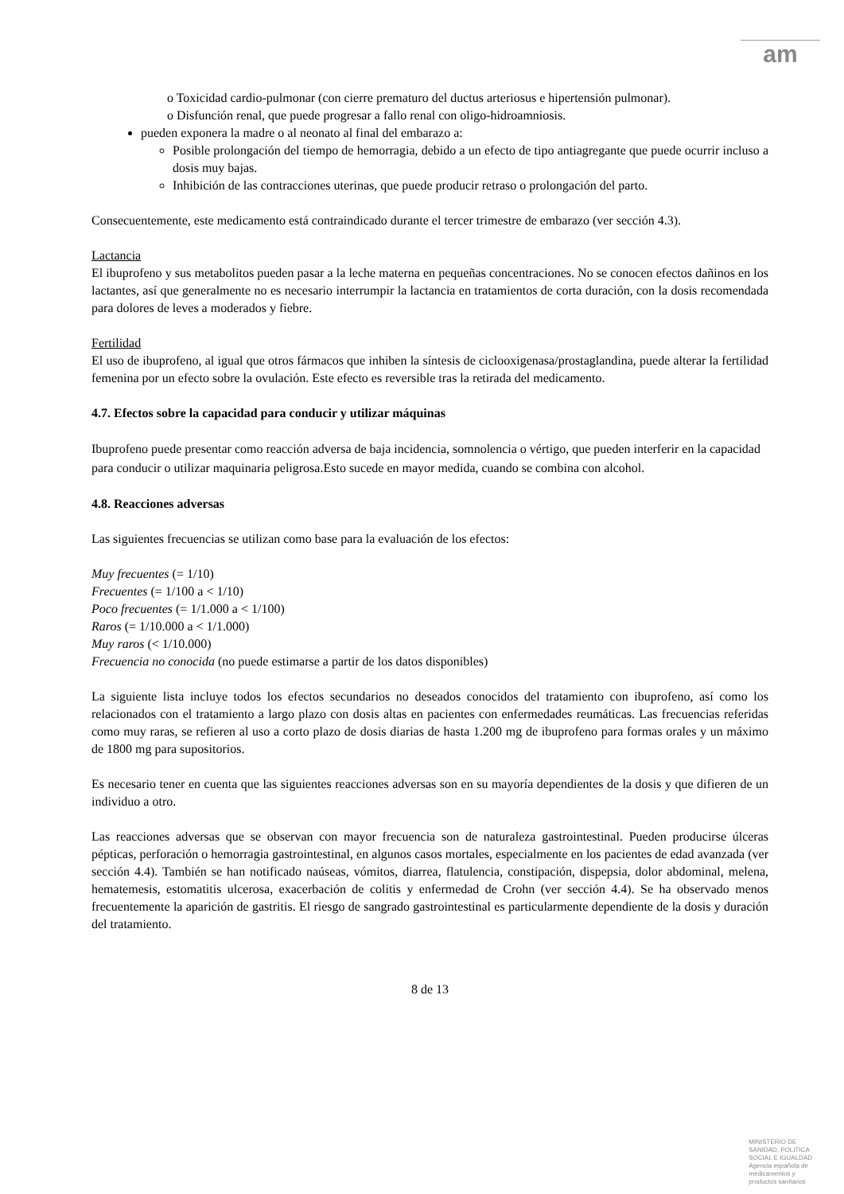am
o Toxicidad cardio-pulmonar (con cierre prematuro del ductus arteriosus e hipertensión pulmonar).
o Disfunción renal, que puede progresar a fallo renal con oligo-hidroamniosis.
pueden exponera la madre o al neonato al final del embarazo a:
Posible prolongación del tiempo de hemorragia, debido a un efecto de tipo antiagregante que puede ocurrir incluso a dosis muy bajas.
Inhibición de las contracciones uterinas, que puede producir retraso o prolongación del parto.
Consecuentemente, este medicamento está contraindicado durante el tercer trimestre de embarazo (ver sección 4.3).
Lactancia
El ibuprofeno y sus metabolitos pueden pasar a la leche materna en pequeñas concentraciones. No se conocen efectos dañinos en los lactantes, así que generalmente no es necesario interrumpir la lactancia en tratamientos de corta duración, con la dosis recomendada para dolores de leves a moderados y fiebre.
Fertilidad
El uso de ibuprofeno, al igual que otros fármacos que inhiben la síntesis de ciclooxigenasa/prostaglandina, puede alterar la fertilidad femenina por un efecto sobre la ovulación. Este efecto es reversible tras la retirada del medicamento.
4.7. Efectos sobre la capacidad para conducir y utilizar máquinas
Ibuprofeno puede presentar como reacción adversa de baja incidencia, somnolencia o vértigo, que pueden interferir en la capacidad para conducir o utilizar maquinaria peligrosa.Esto sucede en mayor medida, cuando se combina con alcohol.
4.8. Reacciones adversas
Las siguientes frecuencias se utilizan como base para la evaluación de los efectos:
Muy frecuentes (= 1/10)
Frecuentes (= 1/100 a < 1/10)
Poco frecuentes (= 1/1.000 a < 1/100)
Raros (= 1/10.000 a < 1/1.000)
Muy raros (< 1/10.000)
Frecuencia no conocida (no puede estimarse a partir de los datos disponibles)
La siguiente lista incluye todos los efectos secundarios no deseados conocidos del tratamiento con ibuprofeno, así como los relacionados con el tratamiento a largo plazo con dosis altas en pacientes con enfermedades reumáticas. Las frecuencias referidas como muy raras, se refieren al uso a corto plazo de dosis diarias de hasta 1.200 mg de ibuprofeno para formas orales y un máximo de 1800 mg para supositorios.
Es necesario tener en cuenta que las siguientes reacciones adversas son en su mayoría dependientes de la dosis y que difieren de un individuo a otro.
Las reacciones adversas que se observan con mayor frecuencia son de naturaleza gastrointestinal. Pueden producirse úlceras pépticas, perforación o hemorragia gastrointestinal, en algunos casos mortales, especialmente en los pacientes de edad avanzada (ver sección 4.4). También se han notificado naúseas, vómitos, diarrea, flatulencia, constipación, dispepsia, dolor abdominal, melena, hematemesis, estomatitis ulcerosa, exacerbación de colitis y enfermedad de Crohn (ver sección 4.4). Se ha observado menos frecuentemente la aparición de gastritis. El riesgo de sangrado gastrointestinal es particularmente dependiente de la dosis y duración del tratamiento.
8 de 13
MINISTERIO DE
SANIDAD, POLITICA
SOCIAL E IGUALDAD
Agencia española de
medicamentos y
productos sanitarios